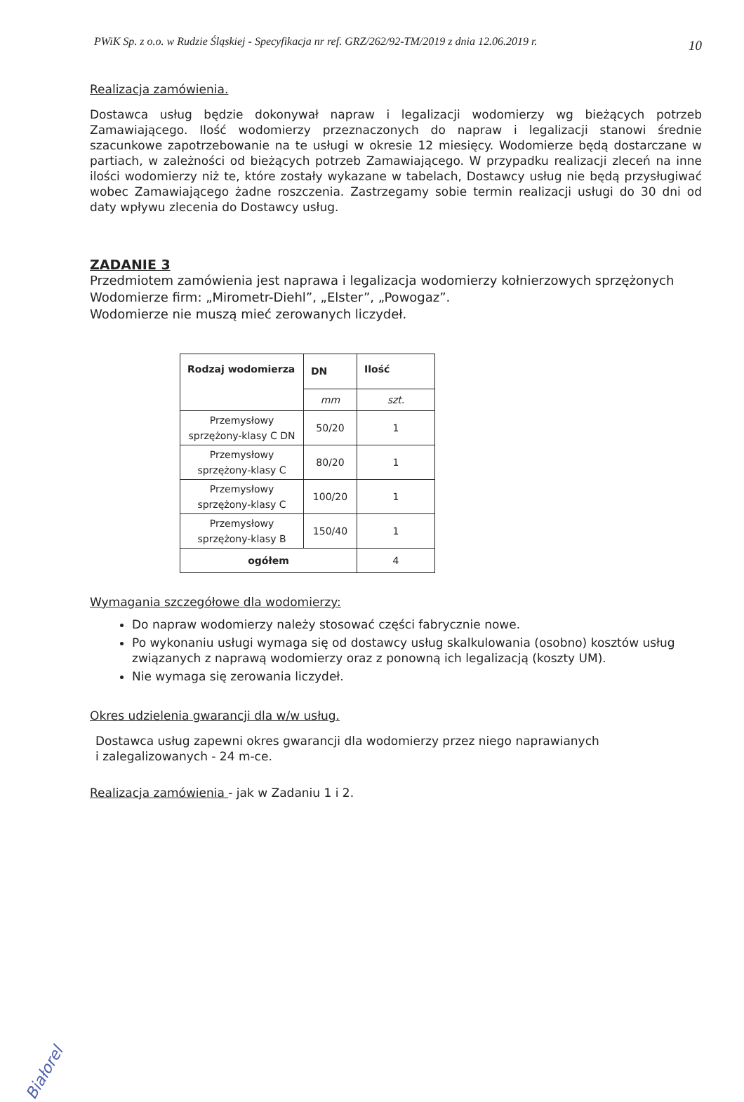PWiK Sp. z o.o. w Rudzie Śląskiej - Specyfikacja nr ref. GRZ/262/92-TM/2019 z dnia 12.06.2019 r. 10
Realizacja zamówienia.
Dostawca usług będzie dokonywał napraw i legalizacji wodomierzy wg bieżących potrzeb Zamawiającego. Ilość wodomierzy przeznaczonych do napraw i legalizacji stanowi średnie szacunkowe zapotrzebowanie na te usługi w okresie 12 miesięcy. Wodomierze będą dostarczane w partiach, w zależności od bieżących potrzeb Zamawiającego. W przypadku realizacji zleceń na inne ilości wodomierzy niż te, które zostały wykazane w tabelach, Dostawcy usług nie będą przysługiwać wobec Zamawiającego żadne roszczenia. Zastrzegamy sobie termin realizacji usługi do 30 dni od daty wpływu zlecenia do Dostawcy usług.
ZADANIE 3
Przedmiotem zamówienia jest naprawa i legalizacja wodomierzy kołnierzowych sprzężonych
Wodomierze firm: „Mirometr-Diehl”, „Elster”, „Powogaz”.
Wodomierze nie muszą mieć zerowanych liczydeł.
| Rodzaj wodomierza | DN | Ilość |
| --- | --- | --- |
| | mm | szt. |
| Przemysłowy sprzężony-klasy C DN | 50/20 | 1 |
| Przemysłowy sprzężony-klasy C | 80/20 | 1 |
| Przemysłowy sprzężony-klasy C | 100/20 | 1 |
| Przemysłowy sprzężony-klasy B | 150/40 | 1 |
| ogółem | | 4 |
Wymagania szczegółowe dla wodomierzy:
Do napraw wodomierzy należy stosować części fabrycznie nowe.
Po wykonaniu usługi wymaga się od dostawcy usług skalkulowania (osobno) kosztów usług związanych z naprawą wodomierzy oraz z ponowną ich legalizacją (koszty UM).
Nie wymaga się zerowania liczydeł.
Okres udzielenia gwarancji dla w/w usług.
Dostawca usług zapewni okres gwarancji dla wodomierzy przez niego naprawianych
i zalegalizowanych - 24 m-ce.
Realizacja zamówienia - jak w Zadaniu 1 i 2.
Białorel